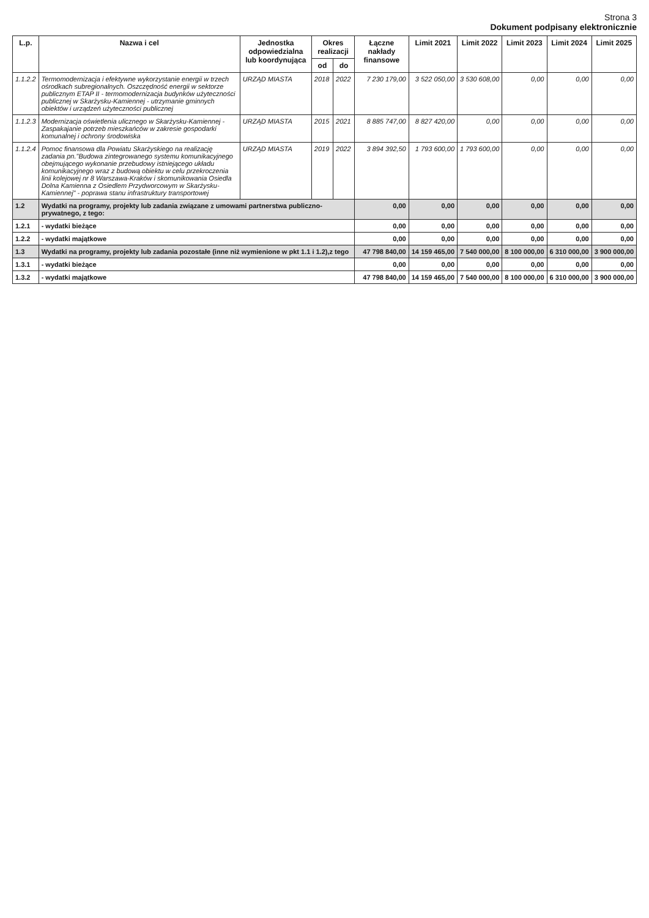Strona 3
Dokument podpisany elektronicznie
| L.p. | Nazwa i cel | Jednostka odpowiedzialna lub koordynująca | Okres realizacji | | Łączne nakłady finansowe | Limit 2021 | Limit 2022 | Limit 2023 | Limit 2024 | Limit 2025 |
| --- | --- | --- | --- | --- | --- | --- | --- | --- | --- | --- |
| | | | od | do | | | | | | |
| 1.1.2.2 | Termomodernizacja i efektywne wykorzystanie energii w trzech ośrodkach subregionalnych. Oszczędność energii w sektorze publicznym ETAP II - termomodernizacja budynków użyteczności publicznej w Skarżysku-Kamiennej - utrzymanie gminnych obiektów i urządzeń użyteczności publicznej | URZĄD MIASTA | 2018 | 2022 | 7 230 179,00 | 3 522 050,00 | 3 530 608,00 | 0,00 | 0,00 | 0,00 |
| 1.1.2.3 | Modernizacja oświetlenia ulicznego w Skarżysku-Kamiennej - Zaspakajanie potrzeb mieszkańców w zakresie gospodarki komunalnej i ochrony środowiska | URZĄD MIASTA | 2015 | 2021 | 8 885 747,00 | 8 827 420,00 | 0,00 | 0,00 | 0,00 | 0,00 |
| 1.1.2.4 | Pomoc finansowa dla Powiatu Skarżyskiego na realizację zadania pn."Budowa zintegrowanego systemu komunikacyjnego obejmującego wykonanie przebudowy istniejącego układu komunikacyjnego wraz z budową obiektu w celu przekroczenia linii kolejowej nr 8 Warszawa-Kraków i skomunikowania Osiedla Dolna Kamienna z Osiedlem Przydworcowym w Skarżysku-Kamiennej" - poprawa stanu infrastruktury transportowej | URZĄD MIASTA | 2019 | 2022 | 3 894 392,50 | 1 793 600,00 | 1 793 600,00 | 0,00 | 0,00 | 0,00 |
| 1.2 | Wydatki na programy, projekty lub zadania związane z umowami partnerstwa publiczno-prywatnego, z tego: | | | | 0,00 | 0,00 | 0,00 | 0,00 | 0,00 | 0,00 |
| 1.2.1 | - wydatki bieżące | | | | 0,00 | 0,00 | 0,00 | 0,00 | 0,00 | 0,00 |
| 1.2.2 | - wydatki majątkowe | | | | 0,00 | 0,00 | 0,00 | 0,00 | 0,00 | 0,00 |
| 1.3 | Wydatki na programy, projekty lub zadania pozostałe (inne niż wymienione w pkt 1.1 i 1.2),z tego | | | | 47 798 840,00 | 14 159 465,00 | 7 540 000,00 | 8 100 000,00 | 6 310 000,00 | 3 900 000,00 |
| 1.3.1 | - wydatki bieżące | | | | 0,00 | 0,00 | 0,00 | 0,00 | 0,00 | 0,00 |
| 1.3.2 | - wydatki majątkowe | | | | 47 798 840,00 | 14 159 465,00 | 7 540 000,00 | 8 100 000,00 | 6 310 000,00 | 3 900 000,00 |